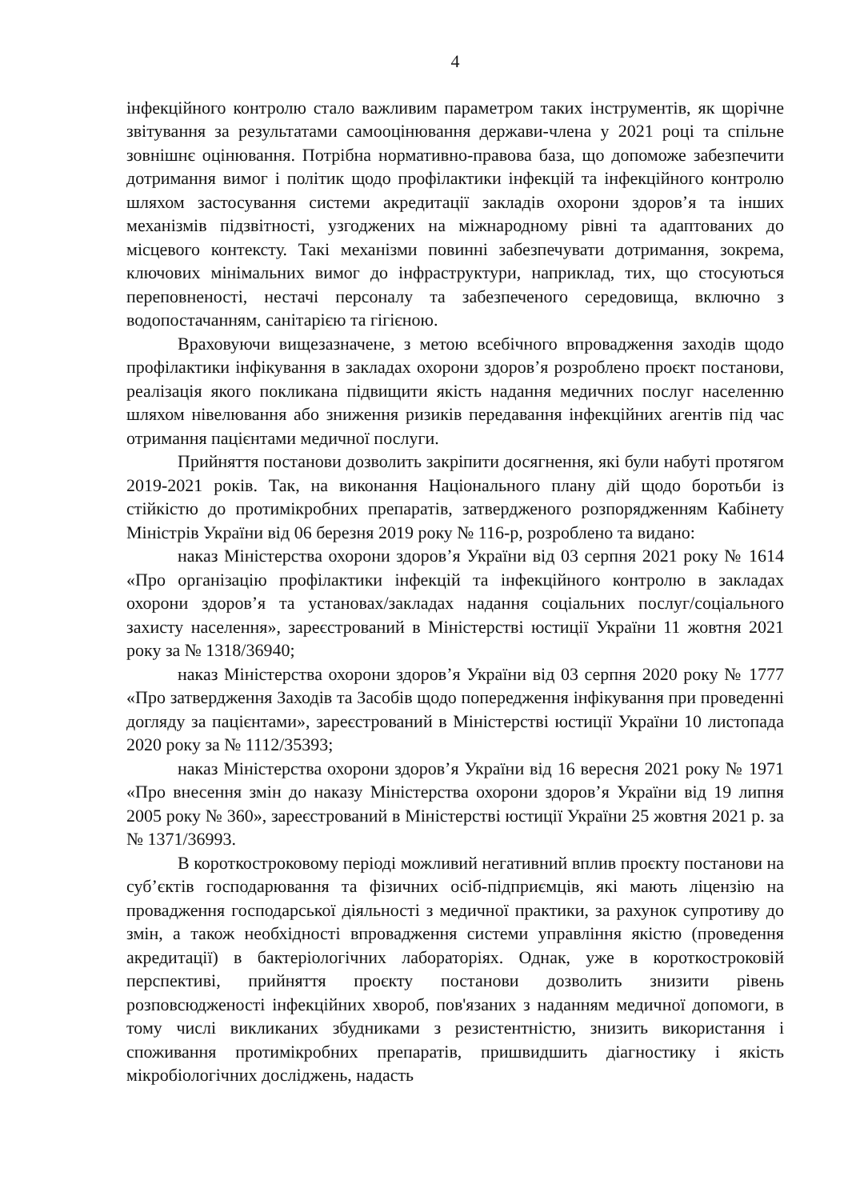4
інфекційного контролю стало важливим параметром таких інструментів, як щорічне звітування за результатами самооцінювання держави-члена у 2021 році та спільне зовнішнє оцінювання. Потрібна нормативно-правова база, що допоможе забезпечити дотримання вимог і політик щодо профілактики інфекцій та інфекційного контролю шляхом застосування системи акредитації закладів охорони здоров’я та інших механізмів підзвітності, узгоджених на міжнародному рівні та адаптованих до місцевого контексту. Такі механізми повинні забезпечувати дотримання, зокрема, ключових мінімальних вимог до інфраструктури, наприклад, тих, що стосуються переповненості, нестачі персоналу та забезпеченого середовища, включно з водопостачанням, санітарією та гігієною.
Враховуючи вищезазначене, з метою всебічного впровадження заходів щодо профілактики інфікування в закладах охорони здоров’я розроблено проєкт постанови, реалізація якого покликана підвищити якість надання медичних послуг населенню шляхом нівелювання або зниження ризиків передавання інфекційних агентів під час отримання пацієнтами медичної послуги.
Прийняття постанови дозволить закріпити досягнення, які були набуті протягом 2019-2021 років. Так, на виконання Національного плану дій щодо боротьби із стійкістю до протимікробних препаратів, затвердженого розпорядженням Кабінету Міністрів України від 06 березня 2019 року № 116-р, розроблено та видано:
наказ Міністерства охорони здоров’я України від 03 серпня 2021 року № 1614 «Про організацію профілактики інфекцій та інфекційного контролю в закладах охорони здоров’я та установах/закладах надання соціальних послуг/соціального захисту населення», зареєстрований в Міністерстві юстиції України 11 жовтня 2021 року за № 1318/36940;
наказ Міністерства охорони здоров’я України від 03 серпня 2020 року № 1777 «Про затвердження Заходів та Засобів щодо попередження інфікування при проведенні догляду за пацієнтами», зареєстрований в Міністерстві юстиції України 10 листопада 2020 року за № 1112/35393;
наказ Міністерства охорони здоров’я України від 16 вересня 2021 року № 1971 «Про внесення змін до наказу Міністерства охорони здоров’я України від 19 липня 2005 року № 360», зареєстрований в Міністерстві юстиції України 25 жовтня 2021 р. за № 1371/36993.
В короткостроковому періоді можливий негативний вплив проєкту постанови на суб’єктів господарювання та фізичних осіб-підприємців, які мають ліцензію на провадження господарської діяльності з медичної практики, за рахунок супротиву до змін, а також необхідності впровадження системи управління якістю (проведення акредитації) в бактеріологічних лабораторіях. Однак, уже в короткостроковій перспективі, прийняття проєкту постанови дозволить знизити рівень розповсюдженості інфекційних хвороб, пов'язаних з наданням медичної допомоги, в тому числі викликаних збудниками з резистентністю, знизить використання і споживання протимікробних препаратів, пришвидшить діагностику і якість мікробіологічних досліджень, надасть